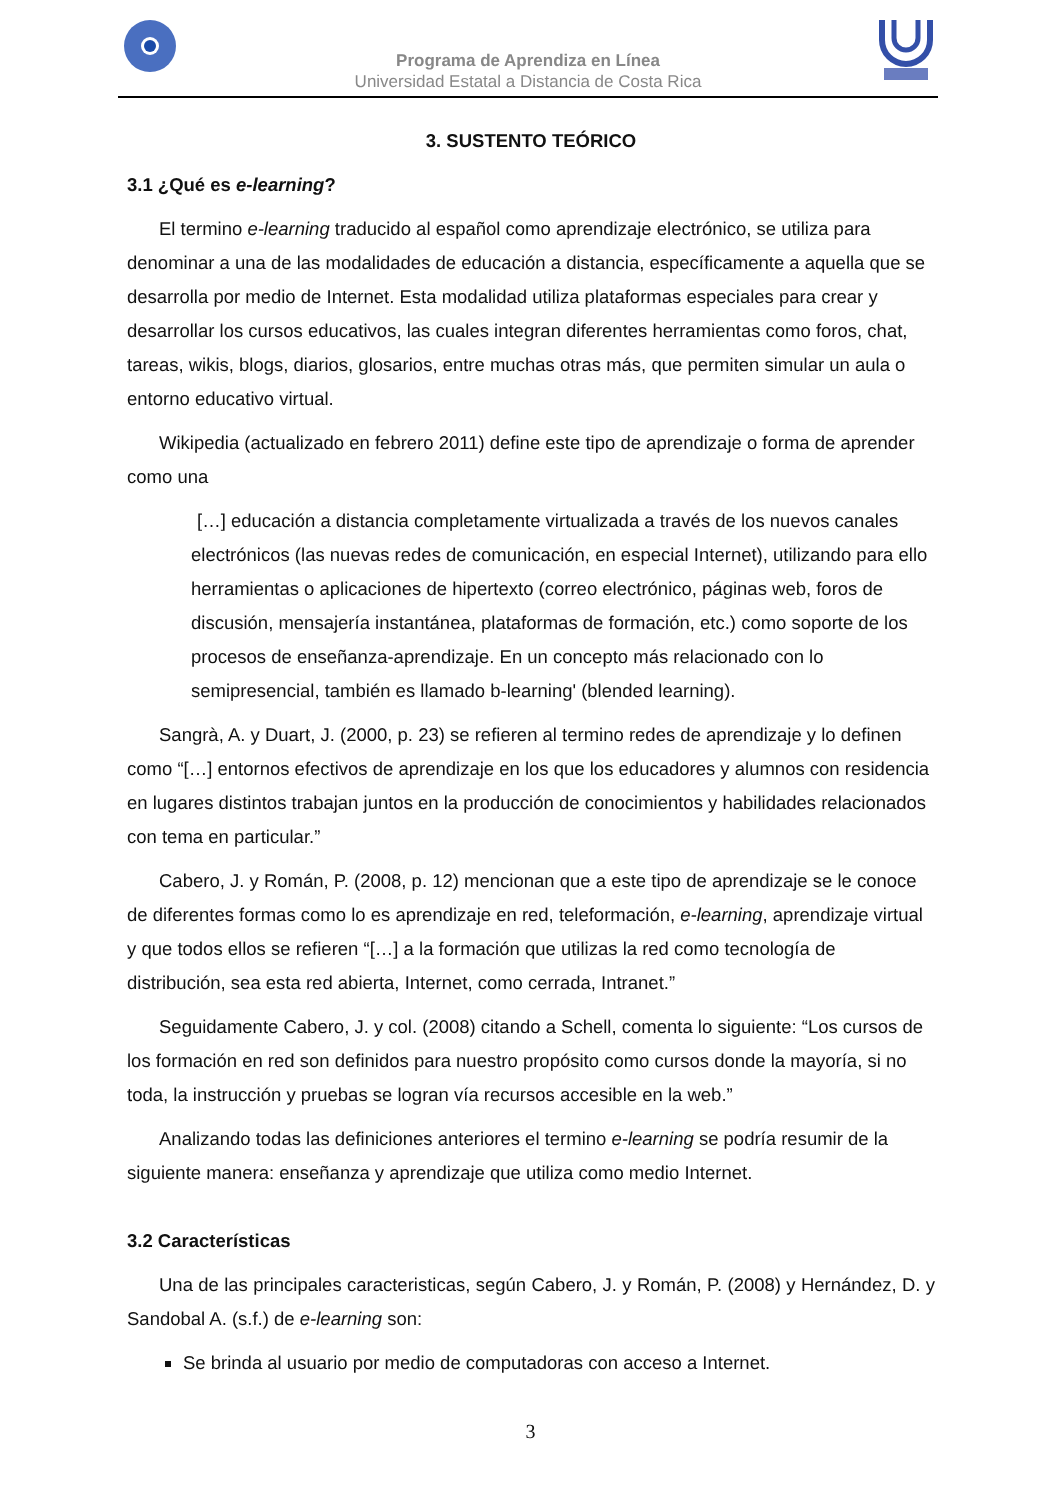Programa de Aprendiza en Línea
Universidad Estatal a Distancia de Costa Rica
3. SUSTENTO TEÓRICO
3.1 ¿Qué es e-learning?
El termino e-learning traducido al español como aprendizaje electrónico, se utiliza para denominar a una de las modalidades de educación a distancia, específicamente a aquella que se desarrolla por medio de Internet. Esta modalidad utiliza plataformas especiales para crear y desarrollar los cursos educativos, las cuales integran diferentes herramientas como foros, chat, tareas, wikis, blogs, diarios, glosarios, entre muchas otras más, que permiten simular un aula o entorno educativo virtual.
Wikipedia (actualizado en febrero 2011) define este tipo de aprendizaje o forma de aprender como una
[…] educación a distancia completamente virtualizada a través de los nuevos canales electrónicos (las nuevas redes de comunicación, en especial Internet), utilizando para ello herramientas o aplicaciones de hipertexto (correo electrónico, páginas web, foros de discusión, mensajería instantánea, plataformas de formación, etc.) como soporte de los procesos de enseñanza-aprendizaje. En un concepto más relacionado con lo semipresencial, también es llamado b-learning' (blended learning).
Sangrà, A. y Duart, J. (2000, p. 23) se refieren al termino redes de aprendizaje y lo definen como “[…] entornos efectivos de aprendizaje en los que los educadores y alumnos con residencia en lugares distintos trabajan juntos en la producción de conocimientos y habilidades relacionados con tema en particular.”
Cabero, J. y Román, P. (2008, p. 12) mencionan que a este tipo de aprendizaje se le conoce de diferentes formas como lo es aprendizaje en red, teleformación, e-learning, aprendizaje virtual y que todos ellos se refieren “[…] a la formación que utilizas la red como tecnología de distribución, sea esta red abierta, Internet, como cerrada, Intranet.”
Seguidamente Cabero, J. y col. (2008) citando a Schell, comenta lo siguiente: “Los cursos de los formación en red son definidos para nuestro propósito como cursos donde la mayoría, si no toda, la instrucción y pruebas se logran vía recursos accesible en la web.”
Analizando todas las definiciones anteriores el termino e-learning se podría resumir de la siguiente manera: enseñanza y aprendizaje que utiliza como medio Internet.
3.2 Características
Una de las principales caracteristicas, según Cabero, J. y Román, P. (2008) y Hernández, D. y Sandobal A. (s.f.) de e-learning son:
Se brinda al usuario por medio de computadoras con acceso a Internet.
3